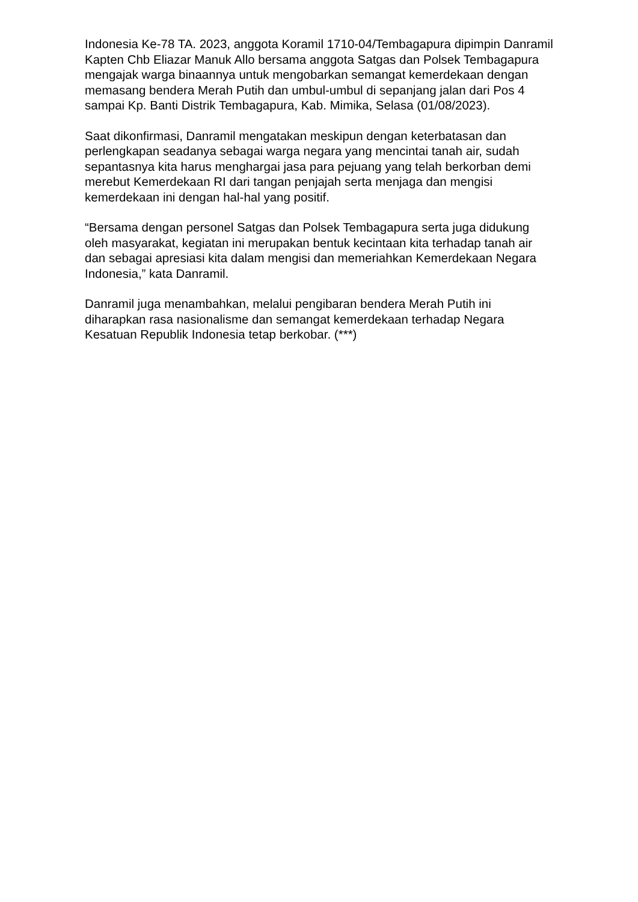Indonesia Ke-78 TA. 2023, anggota Koramil 1710-04/Tembagapura dipimpin Danramil Kapten Chb Eliazar Manuk Allo bersama anggota Satgas dan Polsek Tembagapura mengajak warga binaannya untuk mengobarkan semangat kemerdekaan dengan memasang bendera Merah Putih dan umbul-umbul di sepanjang jalan dari Pos 4 sampai Kp. Banti Distrik Tembagapura, Kab. Mimika, Selasa (01/08/2023).
Saat dikonfirmasi, Danramil mengatakan meskipun dengan keterbatasan dan perlengkapan seadanya sebagai warga negara yang mencintai tanah air, sudah sepantasnya kita harus menghargai jasa para pejuang yang telah berkorban demi merebut Kemerdekaan RI dari tangan penjajah serta menjaga dan mengisi kemerdekaan ini dengan hal-hal yang positif.
“Bersama dengan personel Satgas dan Polsek Tembagapura serta juga didukung oleh masyarakat, kegiatan ini merupakan bentuk kecintaan kita terhadap tanah air dan sebagai apresiasi kita dalam mengisi dan memeriahkan Kemerdekaan Negara Indonesia,” kata Danramil.
Danramil juga menambahkan, melalui pengibaran bendera Merah Putih ini diharapkan rasa nasionalisme dan semangat kemerdekaan terhadap Negara Kesatuan Republik Indonesia tetap berkobar. (***)